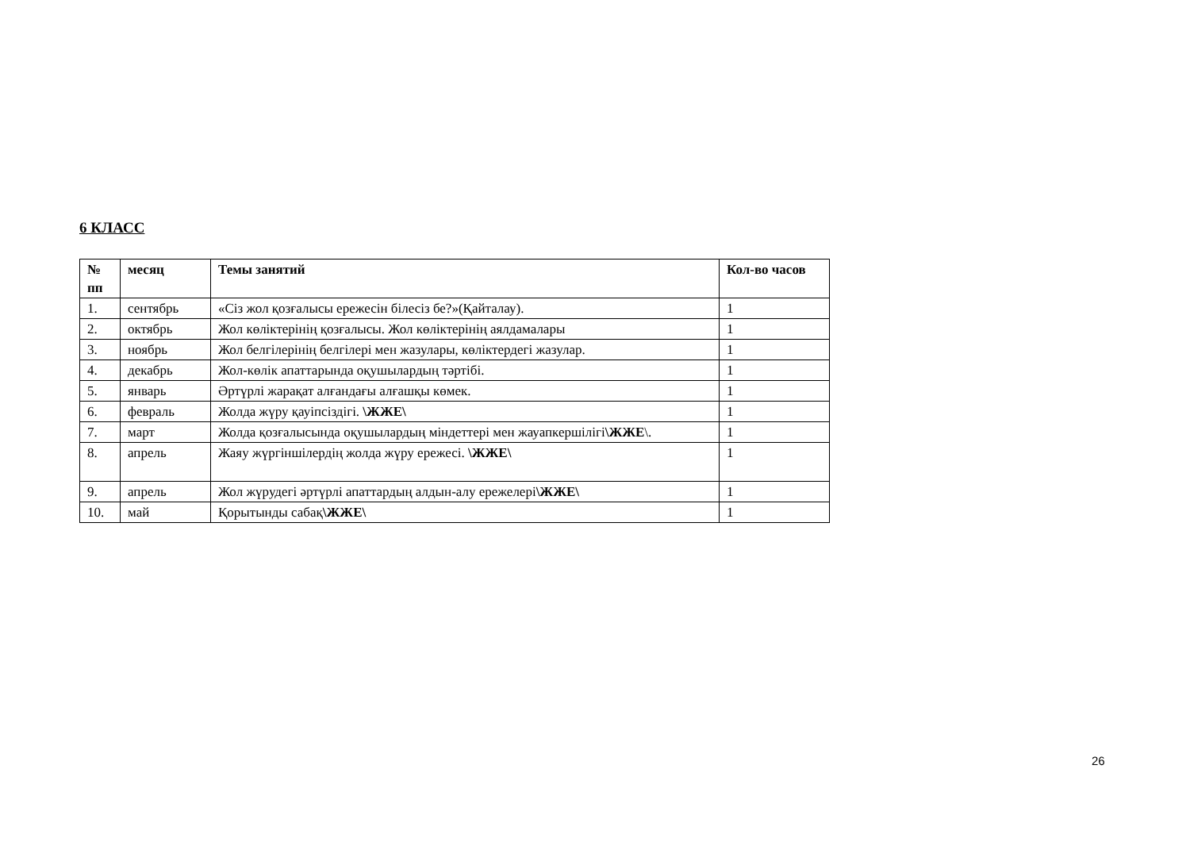6 КЛАСС
| № пп | месяц | Темы занятий | Кол-во часов |
| --- | --- | --- | --- |
| 1. | сентябрь | «Сіз жол қозғалысы ережесін білесіз бе?»(Қайталау). | 1 |
| 2. | октябрь | Жол көліктерінің қозғалысы. Жол көліктерінің аялдамалары | 1 |
| 3. | ноябрь | Жол белгілерінің белгілері мен жазулары, көліктердегі жазулар. | 1 |
| 4. | декабрь | Жол-көлік апаттарында оқушылардың тәртібі. | 1 |
| 5. | январь | Әртүрлі жарақат алғандағы алғашқы көмек. | 1 |
| 6. | февраль | Жолда жүру қауіпсіздігі. \ЖЖЕ\ | 1 |
| 7. | март | Жолда қозғалысында оқушылардың міндеттері мен жауапкершілігі \ЖЖЕ \. | 1 |
| 8. | апрель | Жаяу жүргіншілердің жолда жүру ережесі. \ЖЖЕ\ | 1 |
| 9. | апрель | Жол жүрудегі әртүрлі апаттардың алдын-алу ережелері \ЖЖЕ\ | 1 |
| 10. | май | Қорытынды сабақ \ЖЖЕ\ | 1 |
26